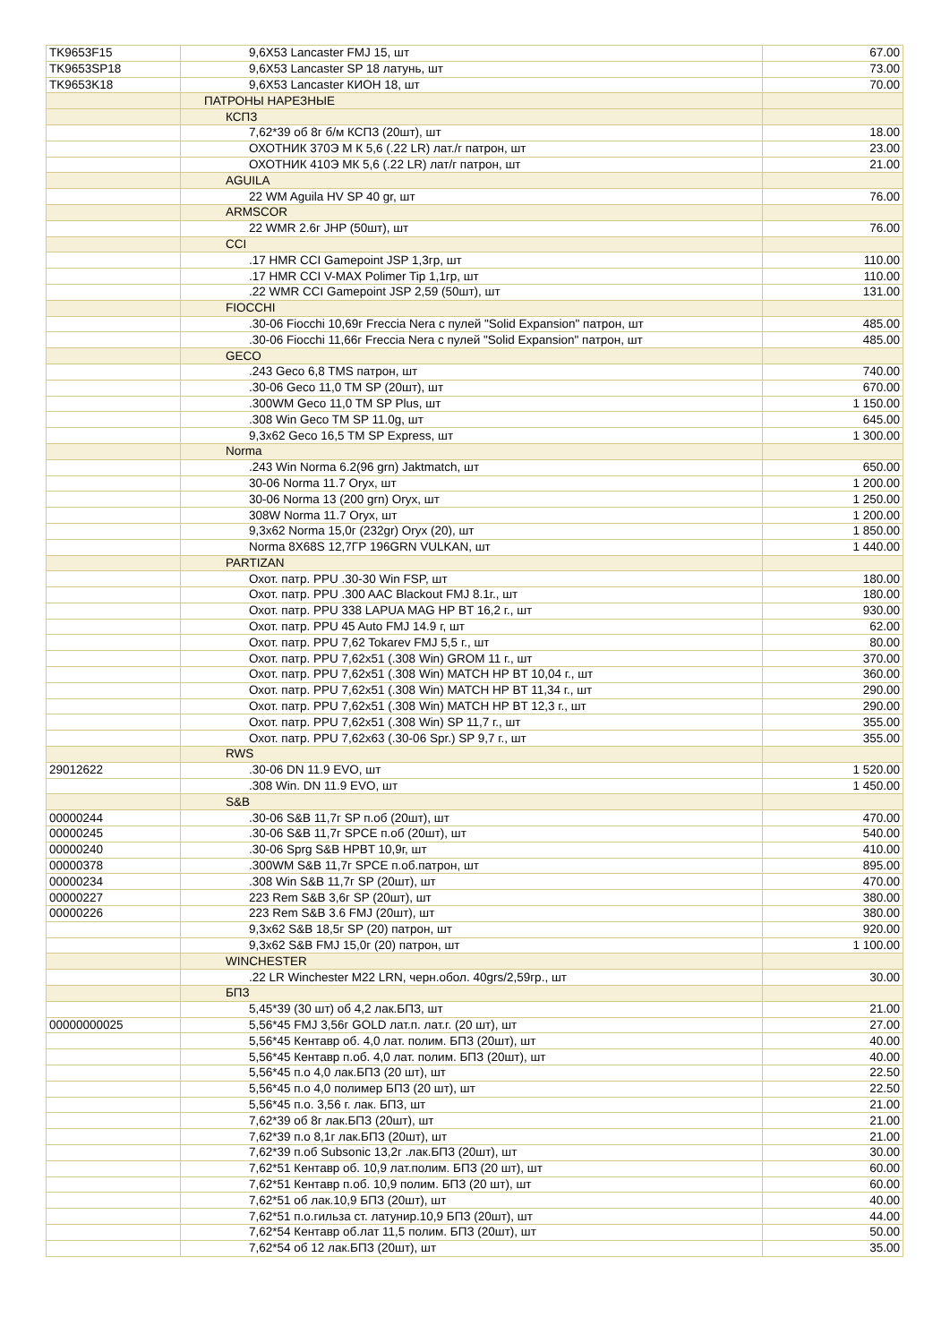| TK9653F15 | 9,6X53 Lancaster FMJ 15, шт | 67.00 |
| TK9653SP18 | 9,6X53 Lancaster SP 18 латунь, шт | 73.00 |
| TK9653K18 | 9,6X53 Lancaster КИОН 18, шт | 70.00 |
| | ПАТРОНЫ НАРЕЗНЫЕ | |
| | КСПЗ | |
| | 7,62*39 об 8г б/м КСПЗ (20шт), шт | 18.00 |
| | ОХОТНИК 370Э М К 5,6 (.22 LR) лат./г патрон, шт | 23.00 |
| | ОХОТНИК 410Э МК 5,6 (.22 LR) лат/г патрон, шт | 21.00 |
| | AGUILA | |
| | 22 WM Aguila HV SP 40 gr, шт | 76.00 |
| | ARMSCOR | |
| | 22 WMR 2.6г JHP (50шт), шт | 76.00 |
| | CCI | |
| | .17 HMR CCI Gamepoint JSP 1,3гр, шт | 110.00 |
| | .17 HMR CCI V-MAX Polimer Tip 1,1гр, шт | 110.00 |
| | .22 WMR CCI Gamepoint JSP 2,59 (50шт), шт | 131.00 |
| | FIOCCHI | |
| | .30-06 Fiocchi 10,69г Freccia Nera с пулей "Solid Expansion" патрон, шт | 485.00 |
| | .30-06 Fiocchi 11,66г Freccia Nera с пулей "Solid Expansion" патрон, шт | 485.00 |
| | GECO | |
| | .243 Geco 6,8 TMS патрон, шт | 740.00 |
| | .30-06 Geco 11,0 TM SP (20шт), шт | 670.00 |
| | .300WM Geco 11,0 TM SP Plus, шт | 1 150.00 |
| | .308 Win Geco TM SP 11.0g, шт | 645.00 |
| | 9,3x62 Geco 16,5 TM SP Express, шт | 1 300.00 |
| | Norma | |
| | .243 Win Norma 6.2(96 grn) Jaktmatch, шт | 650.00 |
| | 30-06 Norma 11.7 Oryx, шт | 1 200.00 |
| | 30-06 Norma 13 (200 grn) Oryx, шт | 1 250.00 |
| | 308W Norma 11.7 Oryx, шт | 1 200.00 |
| | 9,3x62 Norma 15,0г (232gr) Oryx (20), шт | 1 850.00 |
| | Norma 8X68S 12,7ГР 196GRN VULKAN, шт | 1 440.00 |
| | PARTIZAN | |
| | Охот. патр. PPU .30-30 Win FSP, шт | 180.00 |
| | Охот. патр. PPU .300 AAC Blackout FMJ 8.1г., шт | 180.00 |
| | Охот. патр. PPU 338 LAPUA MAG HP BT 16,2 г., шт | 930.00 |
| | Охот. патр. PPU 45 Auto FMJ 14.9 г, шт | 62.00 |
| | Охот. патр. PPU 7,62 Tokarev FMJ 5,5 г., шт | 80.00 |
| | Охот. патр. PPU 7,62x51 (.308 Win) GROM 11 г., шт | 370.00 |
| | Охот. патр. PPU 7,62x51 (.308 Win) MATCH HP BT 10,04 г., шт | 360.00 |
| | Охот. патр. PPU 7,62x51 (.308 Win) MATCH HP BT 11,34 г., шт | 290.00 |
| | Охот. патр. PPU 7,62x51 (.308 Win) MATCH HP BT 12,3 г., шт | 290.00 |
| | Охот. патр. PPU 7,62x51 (.308 Win) SP 11,7 г., шт | 355.00 |
| | Охот. патр. PPU 7,62x63 (.30-06 Spr.) SP 9,7 г., шт | 355.00 |
| | RWS | |
| 29012622 | .30-06 DN 11.9 EVO, шт | 1 520.00 |
| | .308 Win. DN 11.9 EVO, шт | 1 450.00 |
| | S&B | |
| 00000244 | .30-06 S&B 11,7г SP п.об (20шт), шт | 470.00 |
| 00000245 | .30-06 S&B 11,7г SPCE п.об (20шт), шт | 540.00 |
| 00000240 | .30-06 Sprg S&B HPBT 10,9г, шт | 410.00 |
| 00000378 | .300WM S&B 11,7г SPCE п.об.патрон, шт | 895.00 |
| 00000234 | .308 Win S&B 11,7г SP (20шт), шт | 470.00 |
| 00000227 | 223 Rem S&B 3,6г SP (20шт), шт | 380.00 |
| 00000226 | 223 Rem S&B 3.6 FMJ (20шт), шт | 380.00 |
| | 9,3x62 S&B 18,5г SP (20) патрон, шт | 920.00 |
| | 9,3x62 S&B FMJ 15,0г (20) патрон, шт | 1 100.00 |
| | WINCHESTER | |
| | .22 LR Winchester M22 LRN, черн.обол. 40grs/2,59гр., шт | 30.00 |
| | БПЗ | |
| | 5,45*39 (30 шт) об 4,2 лак.БПЗ, шт | 21.00 |
| 00000000025 | 5,56*45 FMJ 3,56г GOLD лат.п. лат.г. (20 шт), шт | 27.00 |
| | 5,56*45 Кентавр об. 4,0 лат. полим. БПЗ (20шт), шт | 40.00 |
| | 5,56*45 Кентавр п.об. 4,0 лат. полим. БПЗ (20шт), шт | 40.00 |
| | 5,56*45 п.о 4,0 лак.БПЗ (20 шт), шт | 22.50 |
| | 5,56*45 п.о 4,0 полимер БПЗ (20 шт), шт | 22.50 |
| | 5,56*45 п.о. 3,56 г. лак. БПЗ, шт | 21.00 |
| | 7,62*39 об 8г лак.БПЗ (20шт), шт | 21.00 |
| | 7,62*39 п.о 8,1г лак.БПЗ (20шт), шт | 21.00 |
| | 7,62*39 п.об Subsonic 13,2г .лак.БПЗ (20шт), шт | 30.00 |
| | 7,62*51 Кентавр об. 10,9 лат.полим. БПЗ (20 шт), шт | 60.00 |
| | 7,62*51 Кентавр п.об. 10,9 полим. БПЗ (20 шт), шт | 60.00 |
| | 7,62*51 об лак.10,9 БПЗ (20шт), шт | 40.00 |
| | 7,62*51 п.о.гильза ст. латунир.10,9 БПЗ (20шт), шт | 44.00 |
| | 7,62*54 Кентавр об.лат 11,5 полим. БПЗ (20шт), шт | 50.00 |
| | 7,62*54 об 12 лак.БПЗ (20шт), шт | 35.00 |